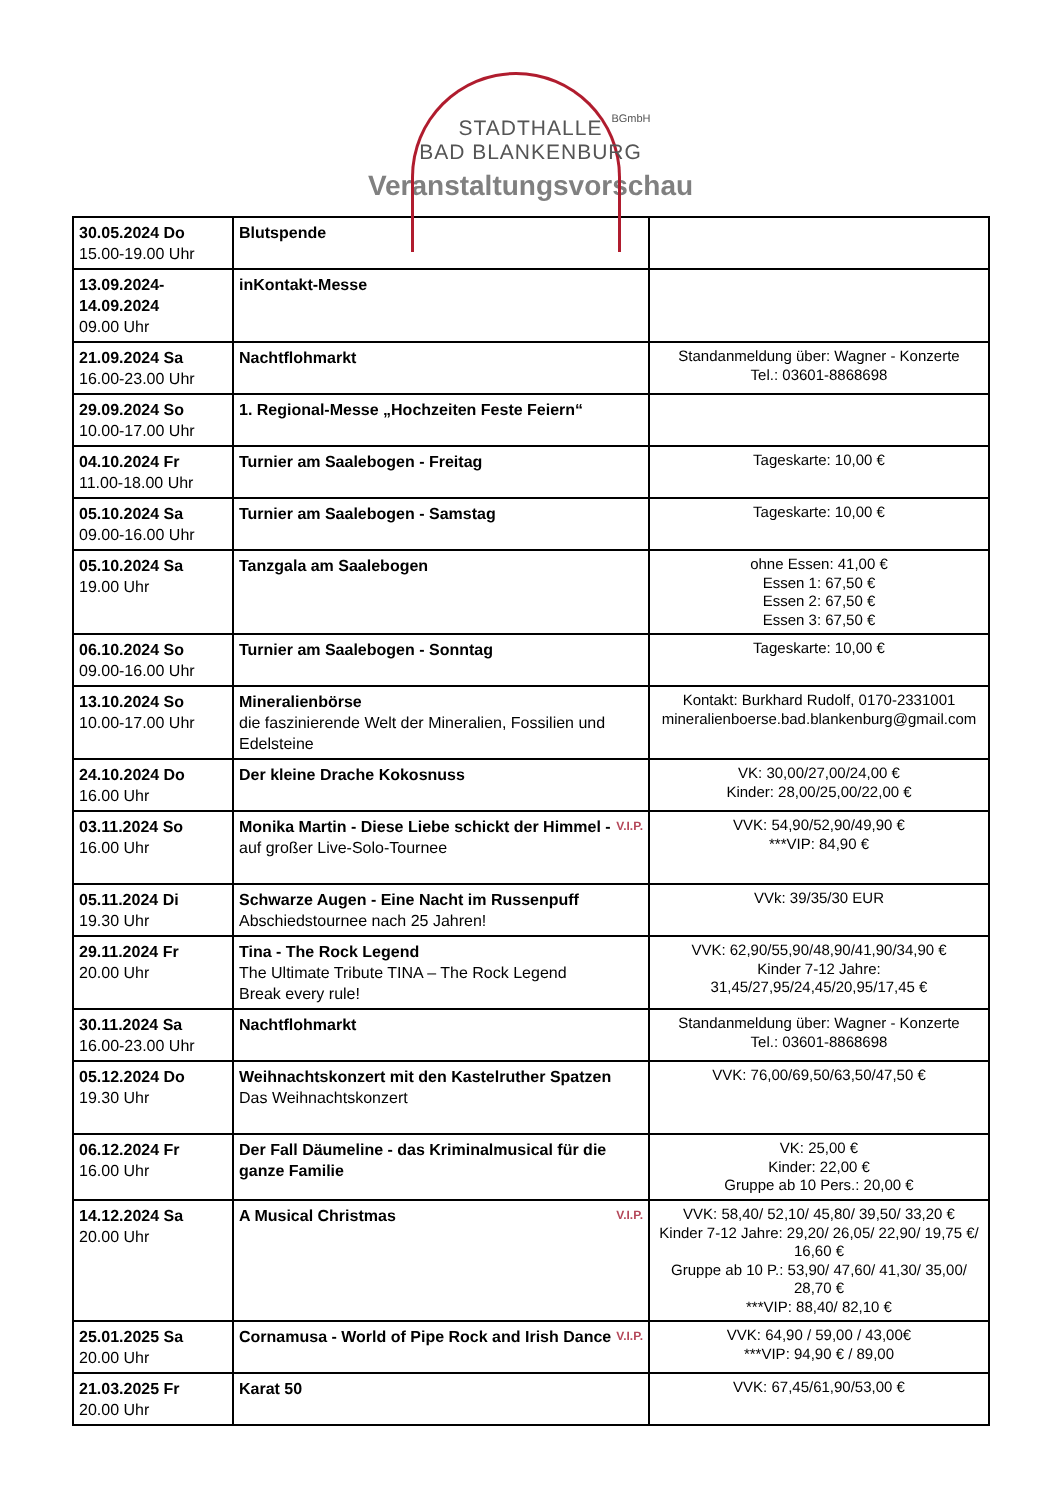STADTHALLE
BAD BLANKENBURG
BGmbH
Veranstaltungsvorschau
| 30.05.2024 Do 15.00-19.00 Uhr | Blutspende | |
| 13.09.2024- 14.09.2024 09.00 Uhr | inKontakt-Messe | |
| 21.09.2024 Sa 16.00-23.00 Uhr | Nachtflohmarkt | Standanmeldung über: Wagner - Konzerte Tel.: 03601-8868698 |
| 29.09.2024 So 10.00-17.00 Uhr | 1. Regional-Messe „Hochzeiten Feste Feiern“ | |
| 04.10.2024 Fr 11.00-18.00 Uhr | Turnier am Saalebogen - Freitag | Tageskarte: 10,00 € |
| 05.10.2024 Sa 09.00-16.00 Uhr | Turnier am Saalebogen - Samstag | Tageskarte: 10,00 € |
| 05.10.2024 Sa 19.00 Uhr | Tanzgala am Saalebogen | ohne Essen: 41,00 € Essen 1: 67,50 € Essen 2: 67,50 € Essen 3: 67,50 € |
| 06.10.2024 So 09.00-16.00 Uhr | Turnier am Saalebogen - Sonntag | Tageskarte: 10,00 € |
| 13.10.2024 So 10.00-17.00 Uhr | Mineralienbörse die faszinierende Welt der Mineralien, Fossilien und Edelsteine | Kontakt: Burkhard Rudolf, 0170-2331001 mineralienboerse.bad.blankenburg@gmail.com |
| 24.10.2024 Do 16.00 Uhr | Der kleine Drache Kokosnuss | VK: 30,00/27,00/24,00 € Kinder: 28,00/25,00/22,00 € |
| 03.11.2024 So 16.00 Uhr | V.I.P. Monika Martin - Diese Liebe schickt der Himmel - auf großer Live-Solo-Tournee | VVK: 54,90/52,90/49,90 € ***VIP: 84,90 € |
| 05.11.2024 Di 19.30 Uhr | Schwarze Augen - Eine Nacht im Russenpuff Abschiedstournee nach 25 Jahren! | VVk: 39/35/30 EUR |
| 29.11.2024 Fr 20.00 Uhr | Tina - The Rock Legend The Ultimate Tribute TINA – The Rock Legend Break every rule! | VVK: 62,90/55,90/48,90/41,90/34,90 € Kinder 7-12 Jahre: 31,45/27,95/24,45/20,95/17,45 € |
| 30.11.2024 Sa 16.00-23.00 Uhr | Nachtflohmarkt | Standanmeldung über: Wagner - Konzerte Tel.: 03601-8868698 |
| 05.12.2024 Do 19.30 Uhr | Weihnachtskonzert mit den Kastelruther Spatzen Das Weihnachtskonzert | VVK: 76,00/69,50/63,50/47,50 € |
| 06.12.2024 Fr 16.00 Uhr | Der Fall Däumeline - das Kriminalmusical für die ganze Familie | VK: 25,00 € Kinder: 22,00 € Gruppe ab 10 Pers.: 20,00 € |
| 14.12.2024 Sa 20.00 Uhr | V.I.P. A Musical Christmas | VVK: 58,40/ 52,10/ 45,80/ 39,50/ 33,20 € Kinder 7-12 Jahre: 29,20/ 26,05/ 22,90/ 19,75 €/ 16,60 € Gruppe ab 10 P.: 53,90/ 47,60/ 41,30/ 35,00/ 28,70 € ***VIP: 88,40/ 82,10 € |
| 25.01.2025 Sa 20.00 Uhr | V.I.P. Cornamusa - World of Pipe Rock and Irish Dance | VVK: 64,90 / 59,00 / 43,00€ ***VIP: 94,90 € / 89,00 |
| 21.03.2025 Fr 20.00 Uhr | Karat 50 | VVK: 67,45/61,90/53,00 € |